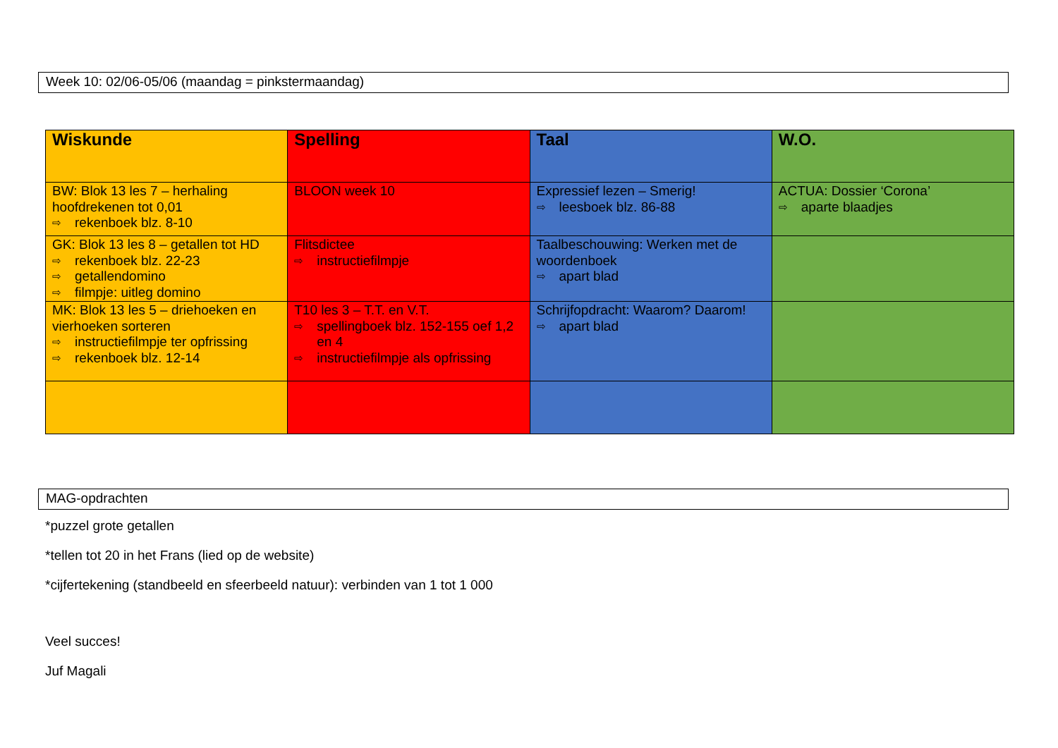Week 10: 02/06-05/06 (maandag = pinkstermaandag)
| Wiskunde | Spelling | Taal | W.O. |
| --- | --- | --- | --- |
| BW: Blok 13 les 7 – herhaling hoofdrekenen tot 0,01 ⇨ rekenboek blz. 8-10 | BLOON week 10 | Expressief lezen – Smerig! ⇨ leesboek blz. 86-88 | ACTUA: Dossier ‘Corona’ ⇨ aparte blaadjes |
| GK: Blok 13 les 8 – getallen tot HD ⇨ rekenboek blz. 22-23 ⇨ getallendomino ⇨ filmpje: uitleg domino | Flitsdictee ⇨ instructiefilmpje | Taalbeschouwing: Werken met de woordenboek ⇨ apart blad | |
| MK: Blok 13 les 5 – driehoeken en vierhoeken sorteren ⇨ instructiefilmpje ter opfrissing ⇨ rekenboek blz. 12-14 | T10 les 3 – T.T. en V.T. ⇨ spellingboek blz. 152-155 oef 1,2 en 4 ⇨ instructiefilmpje als opfrissing | Schrijfopdracht: Waarom? Daarom! ⇨ apart blad | |
MAG-opdrachten
*puzzel grote getallen
*tellen tot 20 in het Frans (lied op de website)
*cijfertekening (standbeeld en sfeerbeeld natuur): verbinden van 1 tot 1 000
Veel succes!
Juf Magali